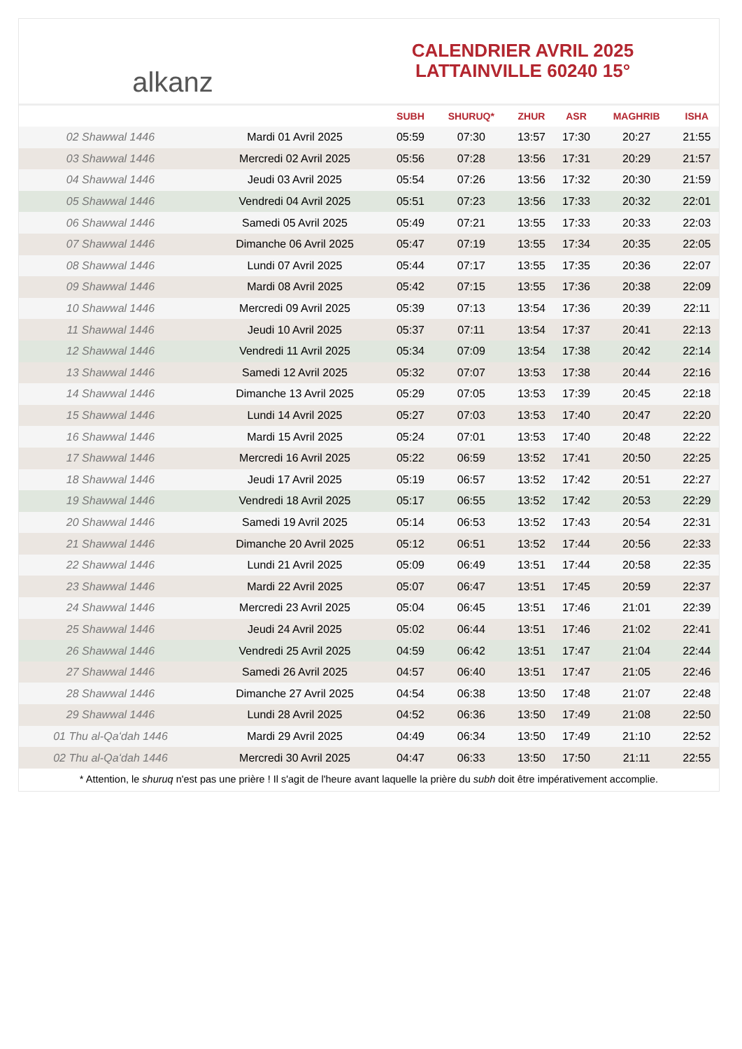alkanz
CALENDRIER AVRIL 2025
LATTAINVILLE 60240 15°
| | | SUBH | SHURUQ* | ZHUR | ASR | MAGHRIB | ISHA |
| --- | --- | --- | --- | --- | --- | --- | --- |
| 02 Shawwal 1446 | Mardi 01 Avril 2025 | 05:59 | 07:30 | 13:57 | 17:30 | 20:27 | 21:55 |
| 03 Shawwal 1446 | Mercredi 02 Avril 2025 | 05:56 | 07:28 | 13:56 | 17:31 | 20:29 | 21:57 |
| 04 Shawwal 1446 | Jeudi 03 Avril 2025 | 05:54 | 07:26 | 13:56 | 17:32 | 20:30 | 21:59 |
| 05 Shawwal 1446 | Vendredi 04 Avril 2025 | 05:51 | 07:23 | 13:56 | 17:33 | 20:32 | 22:01 |
| 06 Shawwal 1446 | Samedi 05 Avril 2025 | 05:49 | 07:21 | 13:55 | 17:33 | 20:33 | 22:03 |
| 07 Shawwal 1446 | Dimanche 06 Avril 2025 | 05:47 | 07:19 | 13:55 | 17:34 | 20:35 | 22:05 |
| 08 Shawwal 1446 | Lundi 07 Avril 2025 | 05:44 | 07:17 | 13:55 | 17:35 | 20:36 | 22:07 |
| 09 Shawwal 1446 | Mardi 08 Avril 2025 | 05:42 | 07:15 | 13:55 | 17:36 | 20:38 | 22:09 |
| 10 Shawwal 1446 | Mercredi 09 Avril 2025 | 05:39 | 07:13 | 13:54 | 17:36 | 20:39 | 22:11 |
| 11 Shawwal 1446 | Jeudi 10 Avril 2025 | 05:37 | 07:11 | 13:54 | 17:37 | 20:41 | 22:13 |
| 12 Shawwal 1446 | Vendredi 11 Avril 2025 | 05:34 | 07:09 | 13:54 | 17:38 | 20:42 | 22:14 |
| 13 Shawwal 1446 | Samedi 12 Avril 2025 | 05:32 | 07:07 | 13:53 | 17:38 | 20:44 | 22:16 |
| 14 Shawwal 1446 | Dimanche 13 Avril 2025 | 05:29 | 07:05 | 13:53 | 17:39 | 20:45 | 22:18 |
| 15 Shawwal 1446 | Lundi 14 Avril 2025 | 05:27 | 07:03 | 13:53 | 17:40 | 20:47 | 22:20 |
| 16 Shawwal 1446 | Mardi 15 Avril 2025 | 05:24 | 07:01 | 13:53 | 17:40 | 20:48 | 22:22 |
| 17 Shawwal 1446 | Mercredi 16 Avril 2025 | 05:22 | 06:59 | 13:52 | 17:41 | 20:50 | 22:25 |
| 18 Shawwal 1446 | Jeudi 17 Avril 2025 | 05:19 | 06:57 | 13:52 | 17:42 | 20:51 | 22:27 |
| 19 Shawwal 1446 | Vendredi 18 Avril 2025 | 05:17 | 06:55 | 13:52 | 17:42 | 20:53 | 22:29 |
| 20 Shawwal 1446 | Samedi 19 Avril 2025 | 05:14 | 06:53 | 13:52 | 17:43 | 20:54 | 22:31 |
| 21 Shawwal 1446 | Dimanche 20 Avril 2025 | 05:12 | 06:51 | 13:52 | 17:44 | 20:56 | 22:33 |
| 22 Shawwal 1446 | Lundi 21 Avril 2025 | 05:09 | 06:49 | 13:51 | 17:44 | 20:58 | 22:35 |
| 23 Shawwal 1446 | Mardi 22 Avril 2025 | 05:07 | 06:47 | 13:51 | 17:45 | 20:59 | 22:37 |
| 24 Shawwal 1446 | Mercredi 23 Avril 2025 | 05:04 | 06:45 | 13:51 | 17:46 | 21:01 | 22:39 |
| 25 Shawwal 1446 | Jeudi 24 Avril 2025 | 05:02 | 06:44 | 13:51 | 17:46 | 21:02 | 22:41 |
| 26 Shawwal 1446 | Vendredi 25 Avril 2025 | 04:59 | 06:42 | 13:51 | 17:47 | 21:04 | 22:44 |
| 27 Shawwal 1446 | Samedi 26 Avril 2025 | 04:57 | 06:40 | 13:51 | 17:47 | 21:05 | 22:46 |
| 28 Shawwal 1446 | Dimanche 27 Avril 2025 | 04:54 | 06:38 | 13:50 | 17:48 | 21:07 | 22:48 |
| 29 Shawwal 1446 | Lundi 28 Avril 2025 | 04:52 | 06:36 | 13:50 | 17:49 | 21:08 | 22:50 |
| 01 Thu al-Qaʻdah 1446 | Mardi 29 Avril 2025 | 04:49 | 06:34 | 13:50 | 17:49 | 21:10 | 22:52 |
| 02 Thu al-Qaʻdah 1446 | Mercredi 30 Avril 2025 | 04:47 | 06:33 | 13:50 | 17:50 | 21:11 | 22:55 |
* Attention, le shuruq n'est pas une prière ! Il s'agit de l'heure avant laquelle la prière du subh doit être impérativement accomplie.